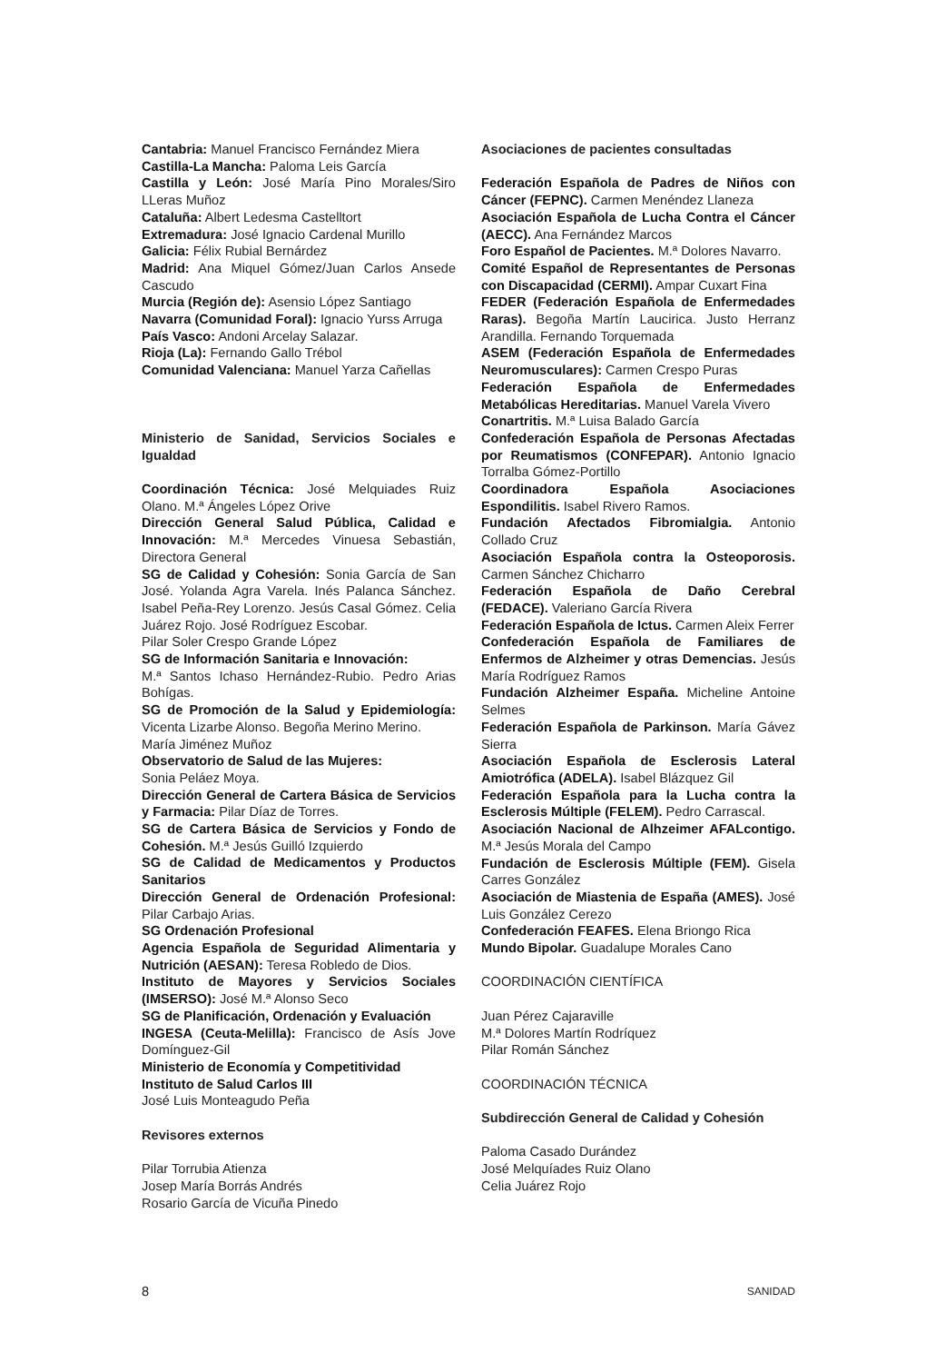Cantabria: Manuel Francisco Fernández Miera
Castilla-La Mancha: Paloma Leis García
Castilla y León: José María Pino Morales/Siro LLeras Muñoz
Cataluña: Albert Ledesma Castelltort
Extremadura: José Ignacio Cardenal Murillo
Galicia: Félix Rubial Bernárdez
Madrid: Ana Miquel Gómez/Juan Carlos Ansede Cascudo
Murcia (Región de): Asensio López Santiago
Navarra (Comunidad Foral): Ignacio Yurss Arruga
País Vasco: Andoni Arcelay Salazar.
Rioja (La): Fernando Gallo Trébol
Comunidad Valenciana: Manuel Yarza Cañellas
Ministerio de Sanidad, Servicios Sociales e Igualdad
Coordinación Técnica: José Melquiades Ruiz Olano. M.ª Ángeles López Orive
Dirección General Salud Pública, Calidad e Innovación: M.ª Mercedes Vinuesa Sebastián, Directora General
SG de Calidad y Cohesión: Sonia García de San José. Yolanda Agra Varela. Inés Palanca Sánchez. Isabel Peña-Rey Lorenzo. Jesús Casal Gómez. Celia Juárez Rojo. José Rodríguez Escobar.
Pilar Soler Crespo Grande López
SG de Información Sanitaria e Innovación:
M.ª Santos Ichaso Hernández-Rubio. Pedro Arias Bohígas.
SG de Promoción de la Salud y Epidemiología: Vicenta Lizarbe Alonso. Begoña Merino Merino.
María Jiménez Muñoz
Observatorio de Salud de las Mujeres:
Sonia Peláez Moya.
Dirección General de Cartera Básica de Servicios y Farmacia: Pilar Díaz de Torres.
SG de Cartera Básica de Servicios y Fondo de Cohesión. M.ª Jesús Guilló Izquierdo
SG de Calidad de Medicamentos y Productos Sanitarios
Dirección General de Ordenación Profesional: Pilar Carbajo Arias.
SG Ordenación Profesional
Agencia Española de Seguridad Alimentaria y Nutrición (AESAN): Teresa Robledo de Dios.
Instituto de Mayores y Servicios Sociales (IMSERSO): José M.ª Alonso Seco
SG de Planificación, Ordenación y Evaluación
INGESA (Ceuta-Melilla): Francisco de Asís Jove Domínguez-Gil
Ministerio de Economía y Competitividad
Instituto de Salud Carlos III
José Luis Monteagudo Peña
Revisores externos
Pilar Torrubia Atienza
Josep María Borrás Andrés
Rosario García de Vicuña Pinedo
Asociaciones de pacientes consultadas
Federación Española de Padres de Niños con Cáncer (FEPNC). Carmen Menéndez Llaneza
Asociación Española de Lucha Contra el Cáncer (AECC). Ana Fernández Marcos
Foro Español de Pacientes. M.ª Dolores Navarro.
Comité Español de Representantes de Personas con Discapacidad (CERMI). Ampar Cuxart Fina
FEDER (Federación Española de Enfermedades Raras). Begoña Martín Laucirica. Justo Herranz Arandilla. Fernando Torquemada
ASEM (Federación Española de Enfermedades Neuromusculares): Carmen Crespo Puras
Federación Española de Enfermedades Metabólicas Hereditarias. Manuel Varela Vivero
Conartritis. M.ª Luisa Balado García
Confederación Española de Personas Afectadas por Reumatismos (CONFEPAR). Antonio Ignacio Torralba Gómez-Portillo
Coordinadora Española Asociaciones Espondilitis. Isabel Rivero Ramos.
Fundación Afectados Fibromialgia. Antonio Collado Cruz
Asociación Española contra la Osteoporosis. Carmen Sánchez Chicharro
Federación Española de Daño Cerebral (FEDACE). Valeriano García Rivera
Federación Española de Ictus. Carmen Aleix Ferrer
Confederación Española de Familiares de Enfermos de Alzheimer y otras Demencias. Jesús María Rodríguez Ramos
Fundación Alzheimer España. Micheline Antoine Selmes
Federación Española de Parkinson. María Gávez Sierra
Asociación Española de Esclerosis Lateral Amiotrófica (ADELA). Isabel Blázquez Gil
Federación Española para la Lucha contra la Esclerosis Múltiple (FELEM). Pedro Carrascal.
Asociación Nacional de Alhzeimer AFALcontigo. M.ª Jesús Morala del Campo
Fundación de Esclerosis Múltiple (FEM). Gisela Carres González
Asociación de Miastenia de España (AMES). José Luis González Cerezo
Confederación FEAFES. Elena Briongo Rica
Mundo Bipolar. Guadalupe Morales Cano
COORDINACIÓN CIENTÍFICA
Juan Pérez Cajaraville
M.ª Dolores Martín Rodríquez
Pilar Román Sánchez
COORDINACIÓN TÉCNICA
Subdirección General de Calidad y Cohesión
Paloma Casado Durández
José Melquíades Ruiz Olano
Celia Juárez Rojo
8 SANIDAD